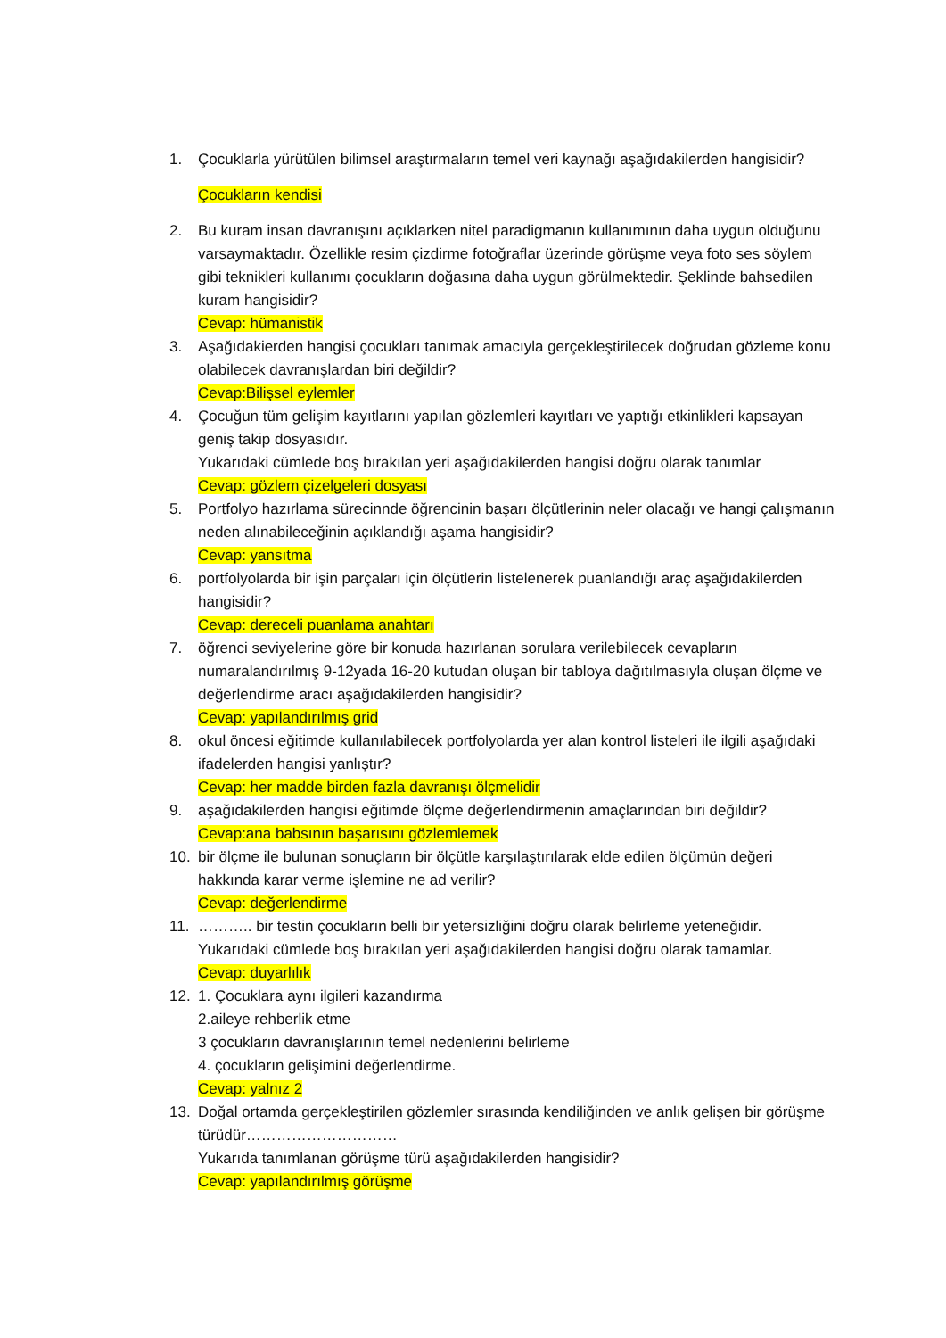1. Çocuklarla yürütülen bilimsel araştırmaların temel veri kaynağı aşağıdakilerden hangisidir?
Çocukların kendisi
2. Bu kuram insan davranışını açıklarken nitel paradigmanın kullanımının daha uygun olduğunu varsaymaktadır. Özellikle resim çizdirme fotoğraflar üzerinde görüşme veya foto ses söylem gibi teknikleri kullanımı çocukların doğasına daha uygun görülmektedir. Şeklinde bahsedilen kuram hangisidir?
Cevap: hümanistik
3. Aşağıdakierden hangisi çocukları tanımak amacıyla gerçekleştirilecek doğrudan gözleme konu olabilecek davranışlardan biri değildir?
Cevap:Bilişsel eylemler
4. Çocuğun tüm gelişim kayıtlarını yapılan gözlemleri kayıtları ve yaptığı etkinlikleri kapsayan geniş takip dosyasıdır.
Yukarıdaki cümlede boş bırakılan yeri aşağıdakilerden hangisi doğru olarak tanımlar
Cevap: gözlem çizelgeleri dosyası
5. Portfolyo hazırlama sürecinnde öğrencinin başarı ölçütlerinin neler olacağı ve hangi çalışmanın neden alınabileceğinin açıklandığı aşama hangisidir?
Cevap: yansıtma
6. portfolyolarda bir işin parçaları için ölçütlerin listelenerek puanlandığı araç aşağıdakilerden hangisidir?
Cevap: dereceli puanlama anahtarı
7. öğrenci seviyelerine göre bir konuda hazırlanan sorulara verilebilecek cevapların numaralandırılmış 9-12yada 16-20 kutudan oluşan bir tabloya dağıtılmasıyla oluşan ölçme ve değerlendirme aracı aşağıdakilerden hangisidir?
Cevap: yapılandırılmış grid
8. okul öncesi eğitimde kullanılabilecek portfolyolarda yer alan kontrol listeleri ile ilgili aşağıdaki ifadelerden hangisi yanlıştır?
Cevap: her madde birden fazla davranışı ölçmelidir
9. aşağıdakilerden hangisi eğitimde ölçme değerlendirmenin amaçlarından biri değildir?
Cevap:ana babsının başarısını gözlemlemek
10. bir ölçme ile bulunan sonuçların bir ölçütle karşılaştırılarak elde edilen ölçümün değeri hakkında karar verme işlemine ne ad verilir?
Cevap: değerlendirme
11. ……….. bir testin çocukların belli bir yetersizliğini doğru olarak belirleme yeteneğidir.
Yukarıdaki cümlede boş bırakılan yeri aşağıdakilerden hangisi doğru olarak tamamlar.
Cevap: duyarlılık
12. 1. Çocuklara aynı ilgileri kazandırma
2.aileye rehberlik etme
3 çocukların davranışlarının temel nedenlerini belirleme
4. çocukların gelişimini değerlendirme.
Cevap: yalnız 2
13. Doğal ortamda gerçekleştirilen gözlemler sırasında kendiliğinden ve anlık gelişen bir görüşme türüdür…………………………
Yukarıda tanımlanan görüşme türü aşağıdakilerden hangisidir?
Cevap: yapılandırılmış görüşme